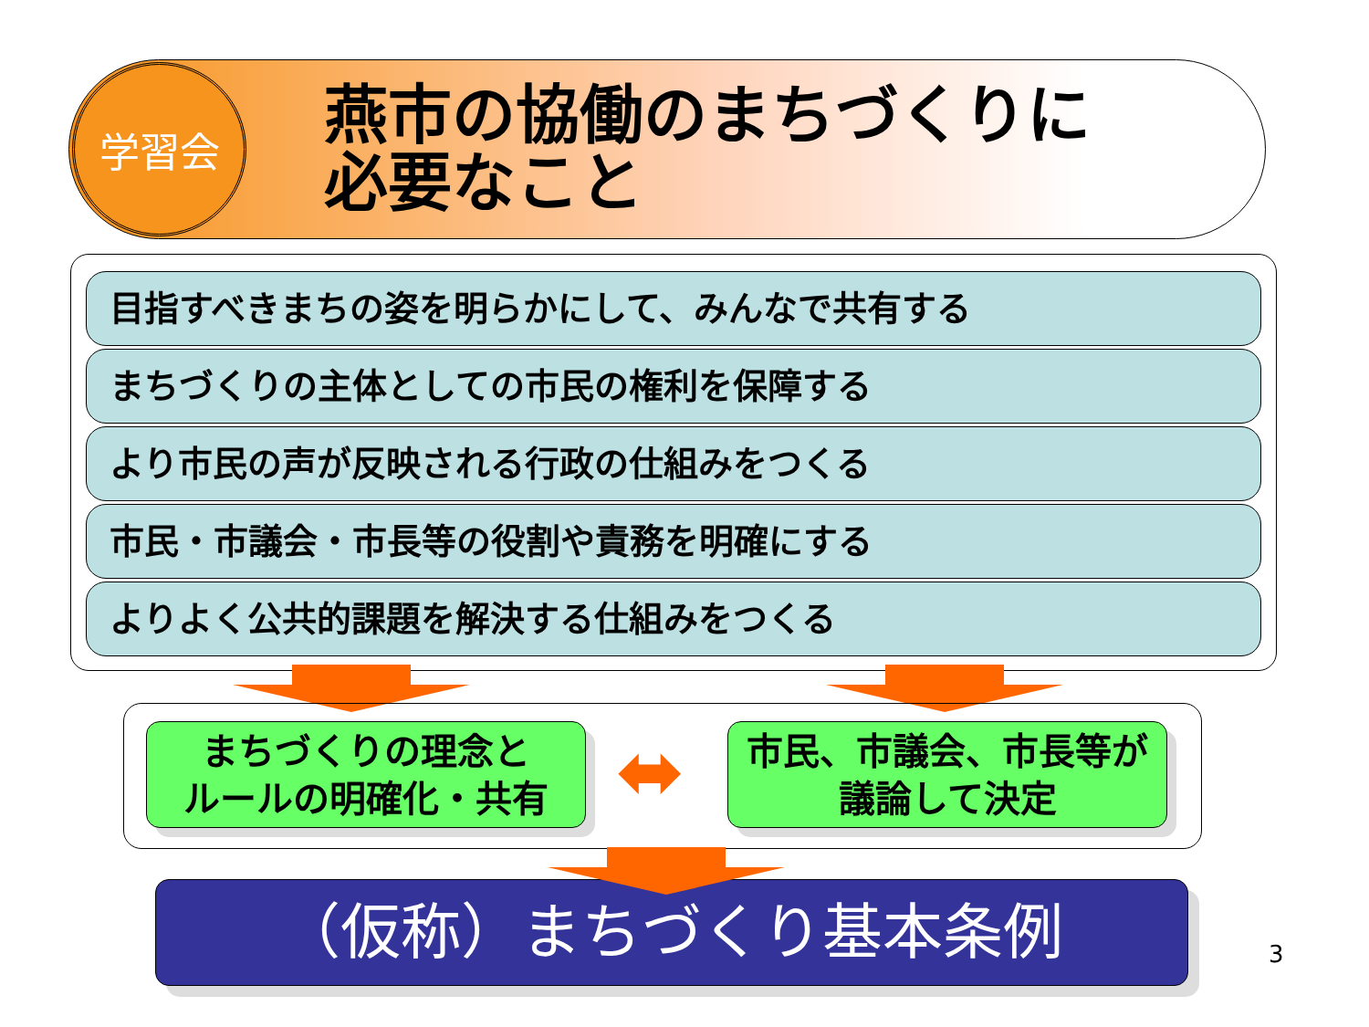学習会
燕市の協働のまちづくりに
必要なこと
目指すべきまちの姿を明らかにして、みんなで共有する
まちづくりの主体としての市民の権利を保障する
より市民の声が反映される行政の仕組みをつくる
市民・市議会・市長等の役割や責務を明確にする
よりよく公共的課題を解決する仕組みをつくる
まちづくりの理念と
ルールの明確化・共有
⬌
市民、市議会、市長等が
議論して決定
（仮称）まちづくり基本条例
3